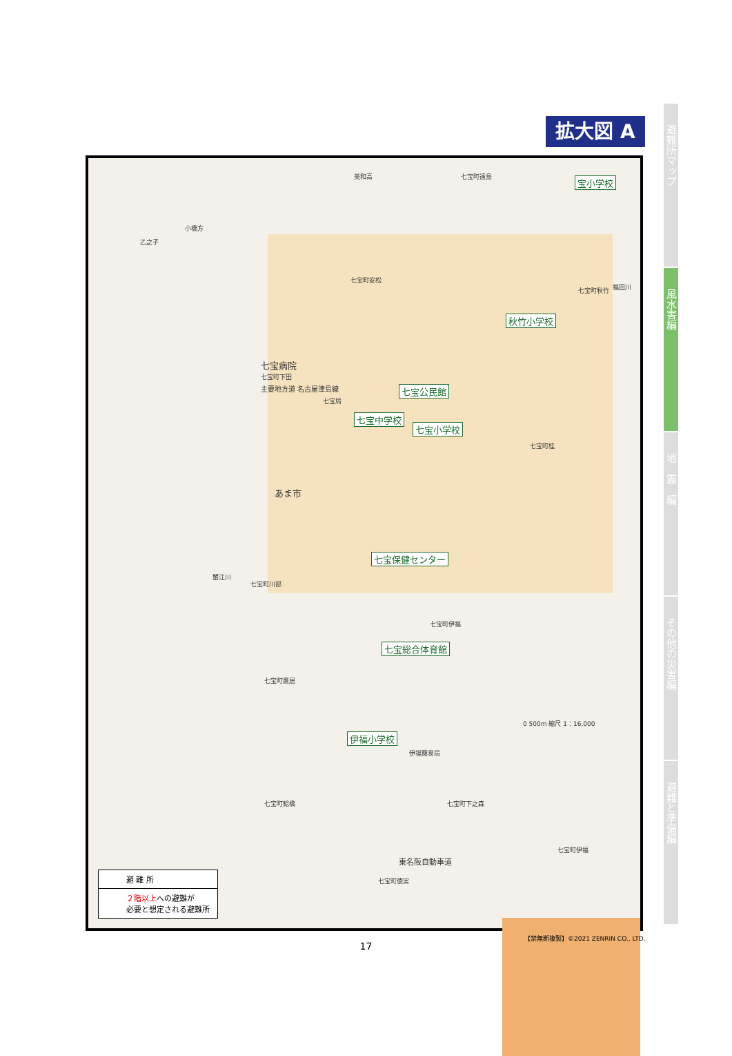拡大図 A
避難所マップ
風水害編
地　震　編
その他の災害編
避難と準備編
美和高 七宝町遠島 宝小学校
小橋方
乙之子
七宝町安松
七宝町秋竹 福田川
秋竹小学校
七宝病院
七宝町下田
主要地方道 名古屋津島線 七宝公民館
七宝局
七宝中学校
七宝小学校
七宝町桂
あま市
七宝保健センター
蟹江川
七宝町川部
七宝町伊福
七宝総合体育館
七宝町鷹居
0 500m 縮尺 1：16,000
伊福小学校
伊福簡易局
七宝町鯰橋 七宝町下之森
七宝町伊福
東名阪自動車道
七宝町徳実
避 難 所
２階以上への避難が
必要と想定される避難所
【禁無断複製】©2021 ZENRIN CO., LTD.
17